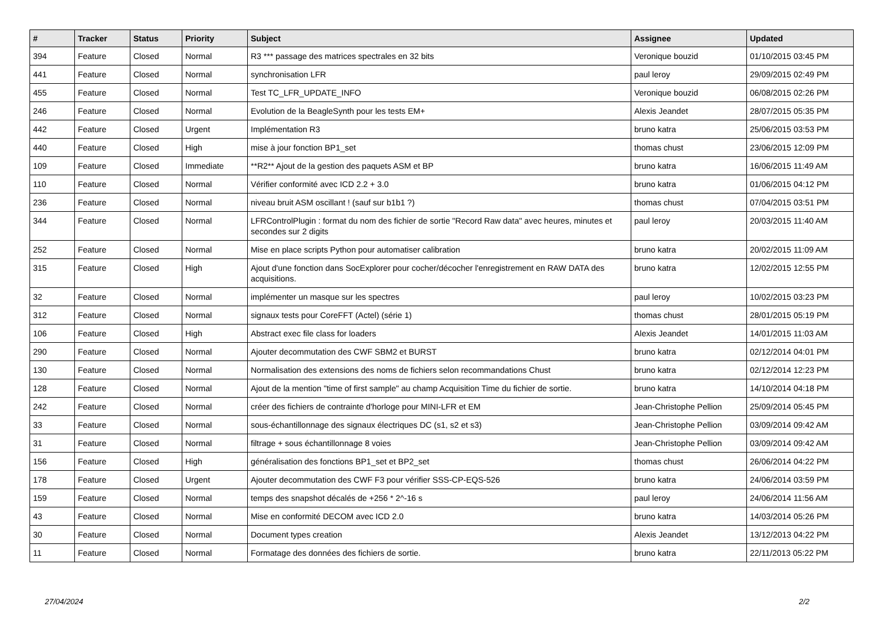| # | Tracker | Status | Priority | Subject | Assignee | Updated |
| --- | --- | --- | --- | --- | --- | --- |
| 394 | Feature | Closed | Normal | R3 *** passage des matrices spectrales en 32 bits | Veronique bouzid | 01/10/2015 03:45 PM |
| 441 | Feature | Closed | Normal | synchronisation LFR | paul leroy | 29/09/2015 02:49 PM |
| 455 | Feature | Closed | Normal | Test TC_LFR_UPDATE_INFO | Veronique bouzid | 06/08/2015 02:26 PM |
| 246 | Feature | Closed | Normal | Evolution de la BeagleSynth pour les tests EM+ | Alexis Jeandet | 28/07/2015 05:35 PM |
| 442 | Feature | Closed | Urgent | Implémentation R3 | bruno katra | 25/06/2015 03:53 PM |
| 440 | Feature | Closed | High | mise à jour fonction BP1_set | thomas chust | 23/06/2015 12:09 PM |
| 109 | Feature | Closed | Immediate | **R2** Ajout de la gestion des paquets ASM et BP | bruno katra | 16/06/2015 11:49 AM |
| 110 | Feature | Closed | Normal | Vérifier conformité avec ICD 2.2 + 3.0 | bruno katra | 01/06/2015 04:12 PM |
| 236 | Feature | Closed | Normal | niveau bruit ASM oscillant ! (sauf sur b1b1 ?) | thomas chust | 07/04/2015 03:51 PM |
| 344 | Feature | Closed | Normal | LFRControlPlugin : format du nom des fichier de sortie "Record Raw data" avec heures, minutes et secondes sur 2 digits | paul leroy | 20/03/2015 11:40 AM |
| 252 | Feature | Closed | Normal | Mise en place scripts Python pour automatiser calibration | bruno katra | 20/02/2015 11:09 AM |
| 315 | Feature | Closed | High | Ajout d'une fonction dans SocExplorer pour cocher/décocher l'enregistrement en RAW DATA des acquisitions. | bruno katra | 12/02/2015 12:55 PM |
| 32 | Feature | Closed | Normal | implémenter un masque sur les spectres | paul leroy | 10/02/2015 03:23 PM |
| 312 | Feature | Closed | Normal | signaux tests pour CoreFFT (Actel) (série 1) | thomas chust | 28/01/2015 05:19 PM |
| 106 | Feature | Closed | High | Abstract exec file class for loaders | Alexis Jeandet | 14/01/2015 11:03 AM |
| 290 | Feature | Closed | Normal | Ajouter decommutation des CWF SBM2 et BURST | bruno katra | 02/12/2014 04:01 PM |
| 130 | Feature | Closed | Normal | Normalisation des extensions des noms de fichiers selon recommandations Chust | bruno katra | 02/12/2014 12:23 PM |
| 128 | Feature | Closed | Normal | Ajout de la mention "time of first sample" au champ Acquisition Time du fichier de sortie. | bruno katra | 14/10/2014 04:18 PM |
| 242 | Feature | Closed | Normal | créer des fichiers de contrainte d'horloge pour MINI-LFR et EM | Jean-Christophe Pellion | 25/09/2014 05:45 PM |
| 33 | Feature | Closed | Normal | sous-échantillonnage des signaux électriques DC (s1, s2 et s3) | Jean-Christophe Pellion | 03/09/2014 09:42 AM |
| 31 | Feature | Closed | Normal | filtrage + sous échantillonnage 8 voies | Jean-Christophe Pellion | 03/09/2014 09:42 AM |
| 156 | Feature | Closed | High | généralisation des fonctions BP1_set et BP2_set | thomas chust | 26/06/2014 04:22 PM |
| 178 | Feature | Closed | Urgent | Ajouter decommutation des CWF F3 pour vérifier SSS-CP-EQS-526 | bruno katra | 24/06/2014 03:59 PM |
| 159 | Feature | Closed | Normal | temps des snapshot décalés de +256 * 2^-16 s | paul leroy | 24/06/2014 11:56 AM |
| 43 | Feature | Closed | Normal | Mise en conformité DECOM avec ICD 2.0 | bruno katra | 14/03/2014 05:26 PM |
| 30 | Feature | Closed | Normal | Document types creation | Alexis Jeandet | 13/12/2013 04:22 PM |
| 11 | Feature | Closed | Normal | Formatage des données des fichiers de sortie. | bruno katra | 22/11/2013 05:22 PM |
27/04/2024 2/2